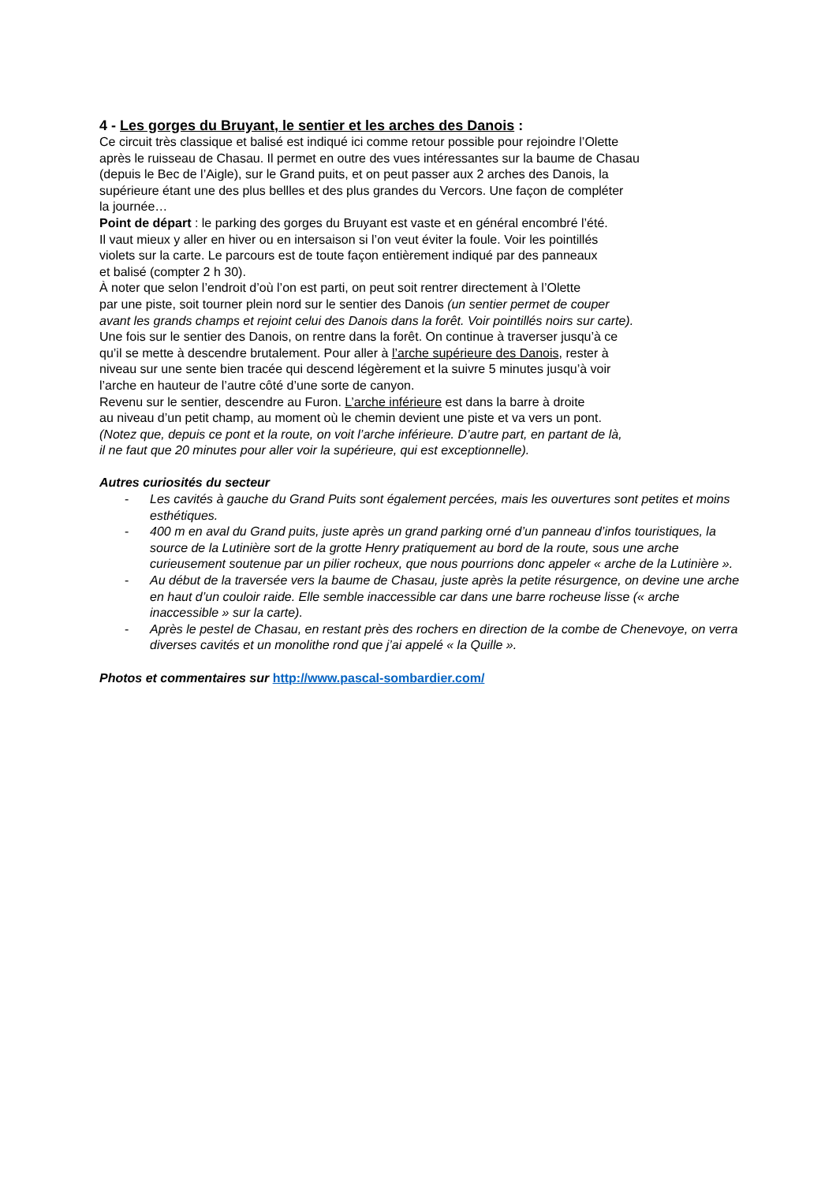4 - Les gorges du Bruyant, le sentier et les arches des Danois :
Ce circuit très classique et balisé est indiqué ici comme retour possible pour rejoindre l’Olette
après le ruisseau de Chasau. Il permet en outre des vues intéressantes sur la baume de Chasau
(depuis le Bec de l’Aigle), sur le Grand puits, et on peut passer aux 2 arches des Danois, la
supérieure étant une des plus bellles et des plus grandes du Vercors. Une façon de compléter
la journée…
Point de départ : le parking des gorges du Bruyant est vaste et en général encombré l’été.
Il vaut mieux y aller en hiver ou en intersaison si l’on veut éviter la foule. Voir les pointillés
violets sur la carte. Le parcours est de toute façon entièrement indiqué par des panneaux
et balisé (compter 2 h 30).
À noter que selon l’endroit d’où l’on est parti, on peut soit rentrer directement à l’Olette
par une piste, soit tourner plein nord sur le sentier des Danois (un sentier permet de couper
avant les grands champs et rejoint celui des Danois dans la forêt. Voir pointillés noirs sur carte).
Une fois sur le sentier des Danois, on rentre dans la forêt. On continue à traverser jusqu’à ce
qu’il se mette à descendre brutalement. Pour aller à l’arche supérieure des Danois, rester à
niveau sur une sente bien tracée qui descend légèrement et la suivre 5 minutes jusqu’à voir
l’arche en hauteur de l’autre côté d’une sorte de canyon.
Revenu sur le sentier, descendre au Furon. L’arche inférieure est dans la barre à droite
au niveau d’un petit champ, au moment où le chemin devient une piste et va vers un pont.
(Notez que, depuis ce pont et la route, on voit l’arche inférieure. D’autre part, en partant de là,
il ne faut que 20 minutes pour aller voir la supérieure, qui est exceptionnelle).
Autres curiosités du secteur
- Les cavités à gauche du Grand Puits sont également percées, mais les ouvertures sont petites et moins esthétiques.
- 400 m en aval du Grand puits, juste après un grand parking orné d’un panneau d’infos touristiques, la source de la Lutinière sort de la grotte Henry pratiquement au bord de la route, sous une arche curieusement soutenue par un pilier rocheux, que nous pourrions donc appeler « arche de la Lutinière ».
- Au début de la traversée vers la baume de Chasau, juste après la petite résurgence, on devine une arche en haut d’un couloir raide. Elle semble inaccessible car dans une barre rocheuse lisse (« arche inaccessible » sur la carte).
- Après le pestel de Chasau, en restant près des rochers en direction de la combe de Chenevoye, on verra diverses cavités et un monolithe rond que j’ai appelé « la Quille ».
Photos et commentaires sur http://www.pascal-sombardier.com/